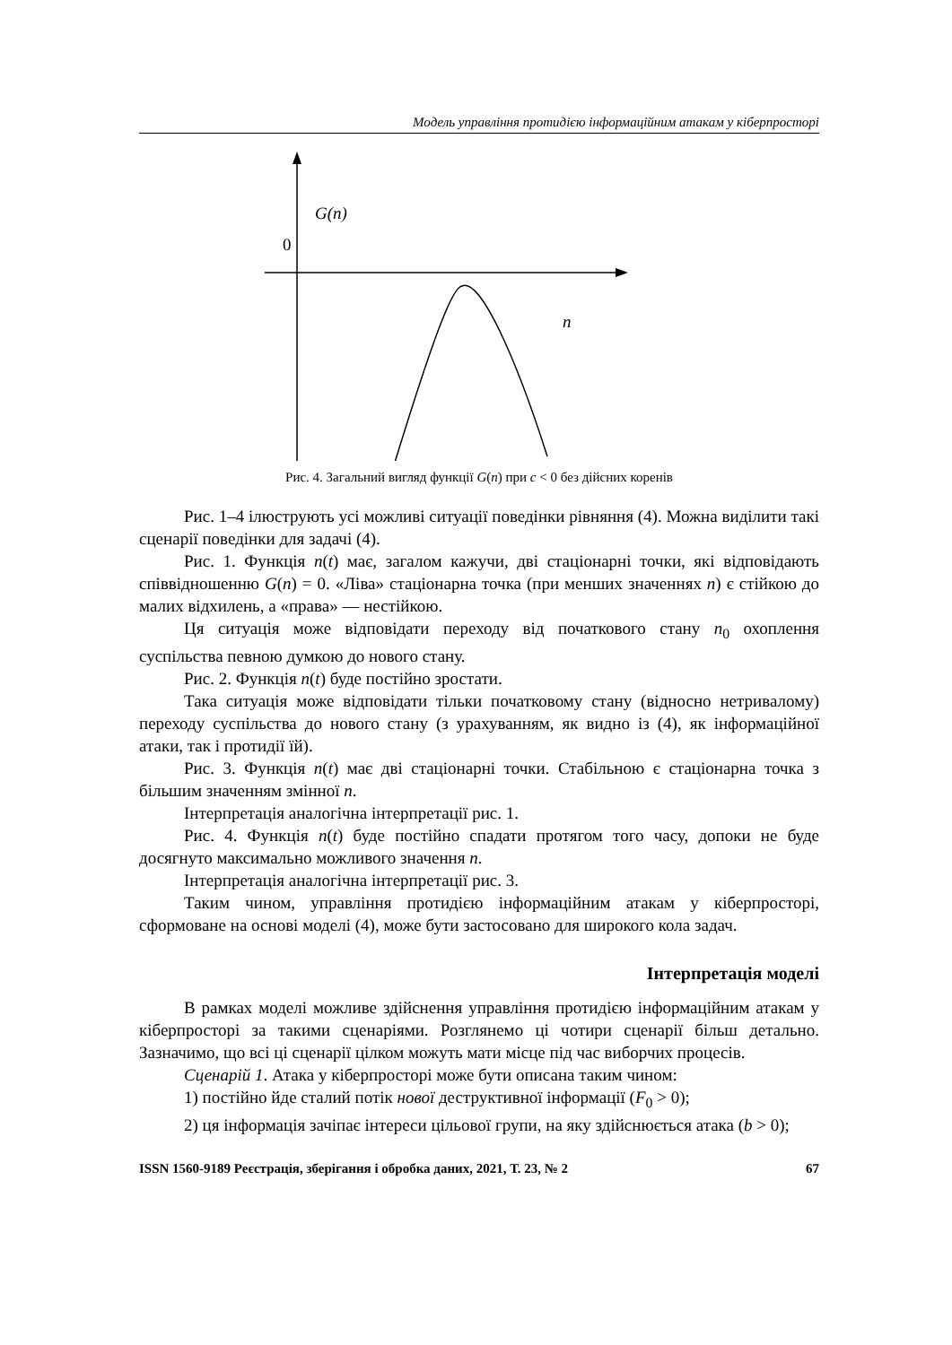Модель управління протидією інформаційним атакам у кіберпросторі
G(n)
0
n
Рис. 4. Загальний вигляд функції G(n) при c < 0 без дійсних коренів
Рис. 1–4 ілюструють усі можливі ситуації поведінки рівняння (4). Можна виділити такі сценарії поведінки для задачі (4).
Рис. 1. Функція n(t) має, загалом кажучи, дві стаціонарні точки, які відповідають співвідношенню G(n) = 0. «Ліва» стаціонарна точка (при менших значеннях n) є стійкою до малих відхилень, а «права» — нестійкою.
Ця ситуація може відповідати переходу від початкового стану n<sub>0</sub> охоплення суспільства певною думкою до нового стану.
Рис. 2. Функція n(t) буде постійно зростати.
Така ситуація може відповідати тільки початковому стану (відносно нетривалому) переходу суспільства до нового стану (з урахуванням, як видно із (4), як інформаційної атаки, так і протидії їй).
Рис. 3. Функція n(t) має дві стаціонарні точки. Стабільною є стаціонарна точка з більшим значенням змінної n.
Інтерпретація аналогічна інтерпретації рис. 1.
Рис. 4. Функція n(t) буде постійно спадати протягом того часу, допоки не буде досягнуто максимально можливого значення n.
Інтерпретація аналогічна інтерпретації рис. 3.
Таким чином, управління протидією інформаційним атакам у кіберпросторі, сформоване на основі моделі (4), може бути застосовано для широкого кола задач.
Інтерпретація моделі
В рамках моделі можливе здійснення управління протидією інформаційним атакам у кіберпросторі за такими сценаріями. Розглянемо ці чотири сценарії більш детально. Зазначимо, що всі ці сценарії цілком можуть мати місце під час виборчих процесів.
Сценарій 1. Атака у кіберпросторі може бути описана таким чином:
1) постійно йде сталий потік нової деструктивної інформації (F<sub>0</sub> > 0);
2) ця інформація зачіпає інтереси цільової групи, на яку здійснюється атака (b > 0);
ISSN 1560-9189 Реєстрація, зберігання і обробка даних, 2021, Т. 23, № 2 67